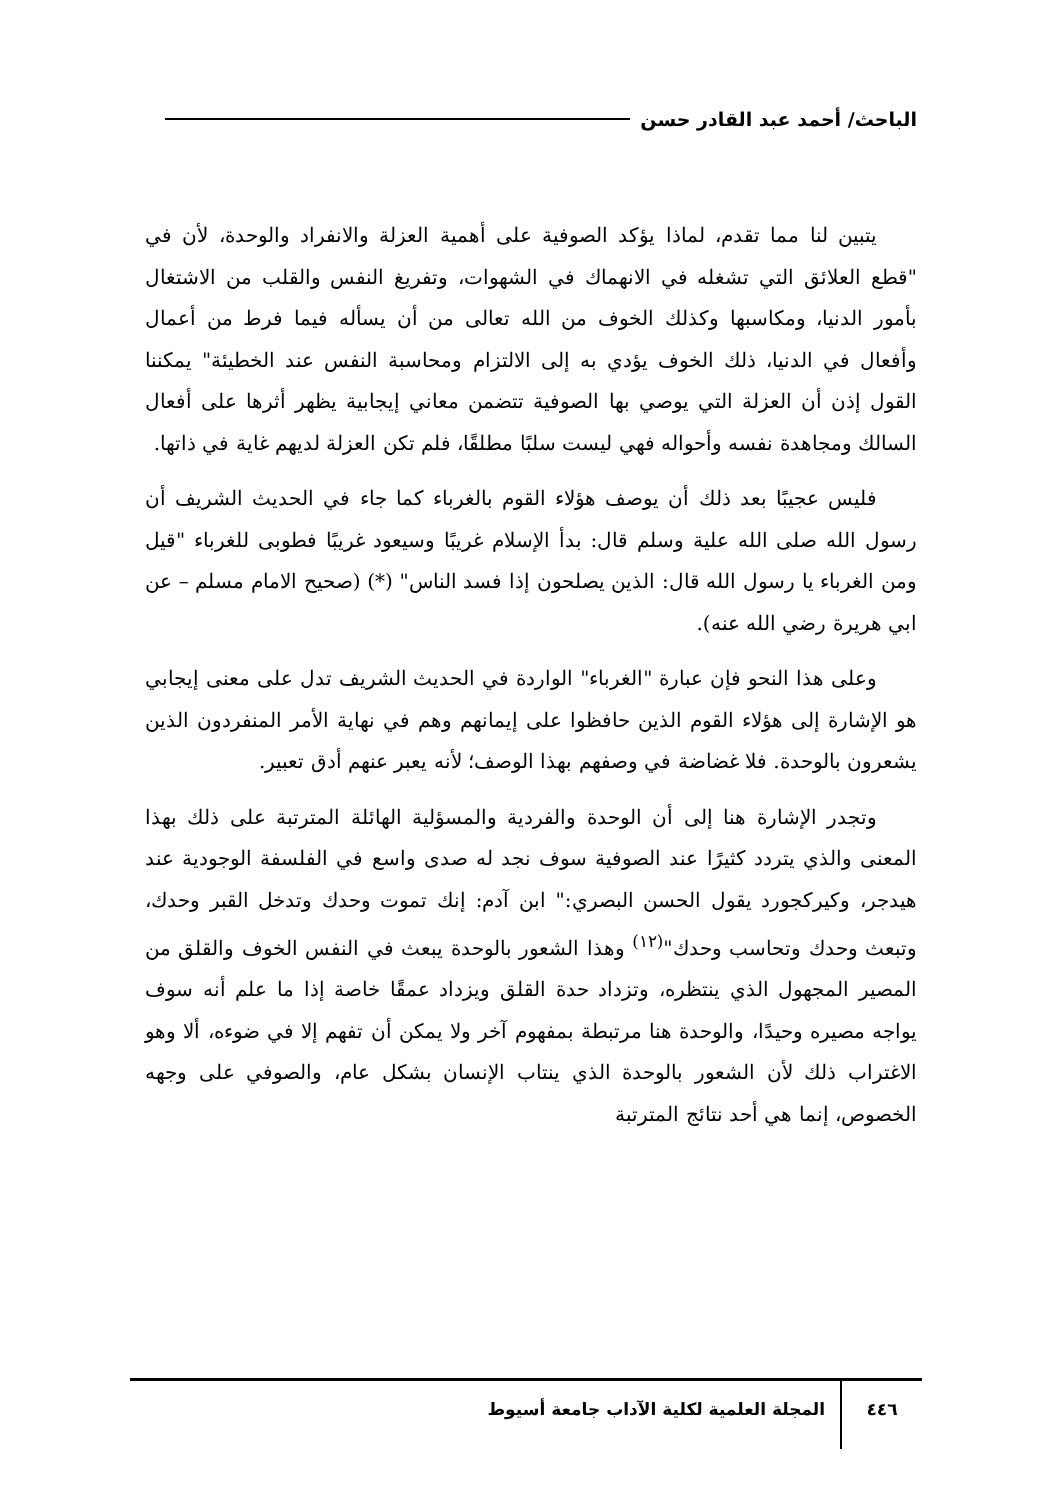الباحث/ أحمد عبد القادر حسن
يتبين لنا مما تقدم، لماذا يؤكد الصوفية على أهمية العزلة والانفراد والوحدة، لأن في "قطع العلائق التي تشغله في الانهماك في الشهوات، وتفريغ النفس والقلب من الاشتغال بأمور الدنيا، ومكاسبها وكذلك الخوف من الله تعالى من أن يسأله فيما فرط من أعمال وأفعال في الدنيا، ذلك الخوف يؤدي به إلى الالتزام ومحاسبة النفس عند الخطيئة" يمكننا القول إذن أن العزلة التي يوصي بها الصوفية تتضمن معاني إيجابية يظهر أثرها على أفعال السالك ومجاهدة نفسه وأحواله فهي ليست سلبًا مطلقًا، فلم تكن العزلة لديهم غاية في ذاتها.
فليس عجيبًا بعد ذلك أن يوصف هؤلاء القوم بالغرباء كما جاء في الحديث الشريف أن رسول الله صلى الله علية وسلم قال: بدأ الإسلام غريبًا وسيعود غريبًا فطوبى للغرباء "قيل ومن الغرباء يا رسول الله قال: الذين يصلحون إذا فسد الناس" (*) (صحيح الامام مسلم – عن ابي هريرة رضي الله عنه).
وعلى هذا النحو فإن عبارة "الغرباء" الواردة في الحديث الشريف تدل على معنى إيجابي هو الإشارة إلى هؤلاء القوم الذين حافظوا على إيمانهم وهم في نهاية الأمر المنفردون الذين يشعرون بالوحدة. فلا غضاضة في وصفهم بهذا الوصف؛ لأنه يعبر عنهم أدق تعبير.
وتجدر الإشارة هنا إلى أن الوحدة والفردية والمسؤلية الهائلة المترتبة على ذلك بهذا المعنى والذي يتردد كثيرًا عند الصوفية سوف نجد له صدى واسع في الفلسفة الوجودية عند هيدجر، وكيركجورد يقول الحسن البصري:" ابن آدم: إنك تموت وحدك وتدخل القبر وحدك، وتبعث وحدك وتحاسب وحدك"<sup>(١٢)</sup> وهذا الشعور بالوحدة يبعث في النفس الخوف والقلق من المصير المجهول الذي ينتظره، وتزداد حدة القلق ويزداد عمقًا خاصة إذا ما علم أنه سوف يواجه مصيره وحيدًا، والوحدة هنا مرتبطة بمفهوم آخر ولا يمكن أن تفهم إلا في ضوءه، ألا وهو الاغتراب ذلك لأن الشعور بالوحدة الذي ينتاب الإنسان بشكل عام، والصوفي على وجهه الخصوص، إنما هي أحد نتائج المترتبة
٤٤٦
المجلة العلمية لكلية الآداب جامعة أسيوط